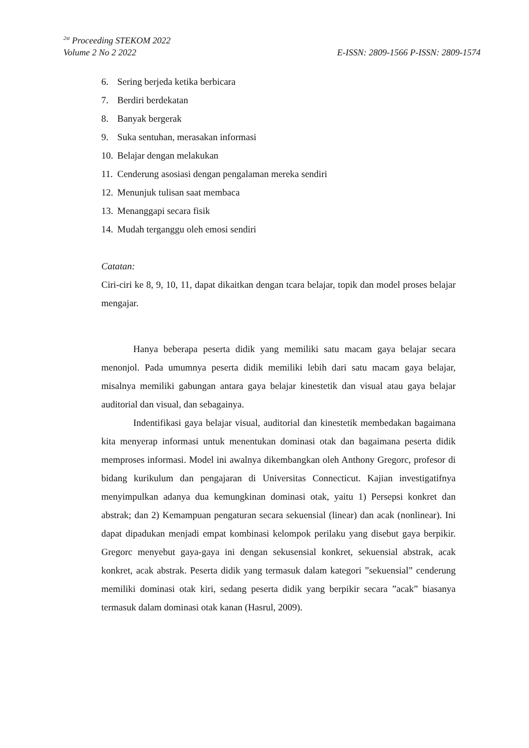<sup>2st</sup> Proceeding STEKOM 2022
Volume 2 No 2 2022 E-ISSN: 2809-1566 P-ISSN: 2809-1574
6. Sering berjeda ketika berbicara
7. Berdiri berdekatan
8. Banyak bergerak
9. Suka sentuhan, merasakan informasi
10. Belajar dengan melakukan
11. Cenderung asosiasi dengan pengalaman mereka sendiri
12. Menunjuk tulisan saat membaca
13. Menanggapi secara fisik
14. Mudah terganggu oleh emosi sendiri
Catatan:
Ciri-ciri ke 8, 9, 10, 11, dapat dikaitkan dengan tcara belajar, topik dan model proses belajar mengajar.
Hanya beberapa peserta didik yang memiliki satu macam gaya belajar secara menonjol. Pada umumnya peserta didik memiliki lebih dari satu macam gaya belajar, misalnya memiliki gabungan antara gaya belajar kinestetik dan visual atau gaya belajar auditorial dan visual, dan sebagainya.
Indentifikasi gaya belajar visual, auditorial dan kinestetik membedakan bagaimana kita menyerap informasi untuk menentukan dominasi otak dan bagaimana peserta didik memproses informasi. Model ini awalnya dikembangkan oleh Anthony Gregorc, profesor di bidang kurikulum dan pengajaran di Universitas Connecticut. Kajian investigatifnya menyimpulkan adanya dua kemungkinan dominasi otak, yaitu 1) Persepsi konkret dan abstrak; dan 2) Kemampuan pengaturan secara sekuensial (linear) dan acak (nonlinear). Ini dapat dipadukan menjadi empat kombinasi kelompok perilaku yang disebut gaya berpikir. Gregorc menyebut gaya-gaya ini dengan sekusensial konkret, sekuensial abstrak, acak konkret, acak abstrak. Peserta didik yang termasuk dalam kategori ”sekuensial” cenderung memiliki dominasi otak kiri, sedang peserta didik yang berpikir secara ”acak” biasanya termasuk dalam dominasi otak kanan (Hasrul, 2009).